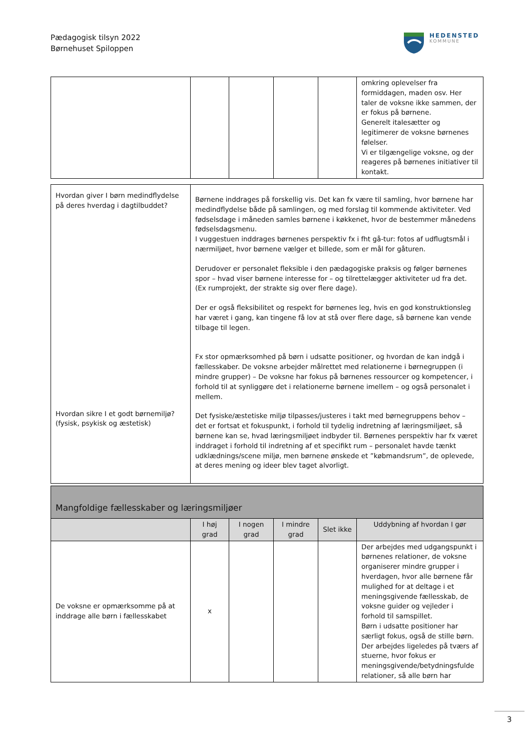Pædagogisk tilsyn 2022
Børnehuset Spiloppen
HEDENSTED
KOMMUNE
| | | | | | omkring oplevelser fra formiddagen, maden osv. Her taler de voksne ikke sammen, der er fokus på børnene. Generelt italesætter og legitimerer de voksne børnenes følelser. Vi er tilgængelige voksne, og der reageres på børnenes initiativer til kontakt. |
| Hvordan giver I børn medindflydelse på deres hverdag i dagtilbuddet? Hvordan sikre I et godt børnemiljø? (fysisk, psykisk og æstetisk) | Børnene inddrages på forskellig vis. Det kan fx være til samling, hvor børnene har medindflydelse både på samlingen, og med forslag til kommende aktiviteter. Ved fødselsdage i måneden samles børnene i køkkenet, hvor de bestemmer månedens fødselsdagsmenu. I vuggestuen inddrages børnenes perspektiv fx i fht gå-tur: fotos af udflugtsmål i nærmiljøet, hvor børnene vælger et billede, som er mål for gåturen. Derudover er personalet fleksible i den pædagogiske praksis og følger børnenes spor – hvad viser børnene interesse for – og tilrettelægger aktiviteter ud fra det. (Ex rumprojekt, der strakte sig over flere dage). Der er også fleksibilitet og respekt for børnenes leg, hvis en god konstruktionsleg har været i gang, kan tingene få lov at stå over flere dage, så børnene kan vende tilbage til legen. Fx stor opmærksomhed på børn i udsatte positioner, og hvordan de kan indgå i fællesskaber. De voksne arbejder målrettet med relationerne i børnegruppen (i mindre grupper) – De voksne har fokus på børnenes ressourcer og kompetencer, i forhold til at synliggøre det i relationerne børnene imellem – og også personalet i mellem. Det fysiske/æstetiske miljø tilpasses/justeres i takt med børnegruppens behov – det er fortsat et fokuspunkt, i forhold til tydelig indretning af læringsmiljøet, så børnene kan se, hvad læringsmiljøet indbyder til. Børnenes perspektiv har fx været inddraget i forhold til indretning af et specifikt rum – personalet havde tænkt udklædnings/scene miljø, men børnene ønskede et ”købmandsrum”, de oplevede, at deres mening og ideer blev taget alvorligt. |
| Mangfoldige fællesskaber og læringsmiljøer | | | | | |
| | I høj grad | I nogen grad | I mindre grad | Slet ikke | Uddybning af hvordan I gør |
| De voksne er opmærksomme på at inddrage alle børn i fællesskabet | x | | | | Der arbejdes med udgangspunkt i børnenes relationer, de voksne organiserer mindre grupper i hverdagen, hvor alle børnene får mulighed for at deltage i et meningsgivende fællesskab, de voksne guider og vejleder i forhold til samspillet. Børn i udsatte positioner har særligt fokus, også de stille børn. Der arbejdes ligeledes på tværs af stuerne, hvor fokus er meningsgivende/betydningsfulde relationer, så alle børn har |
3